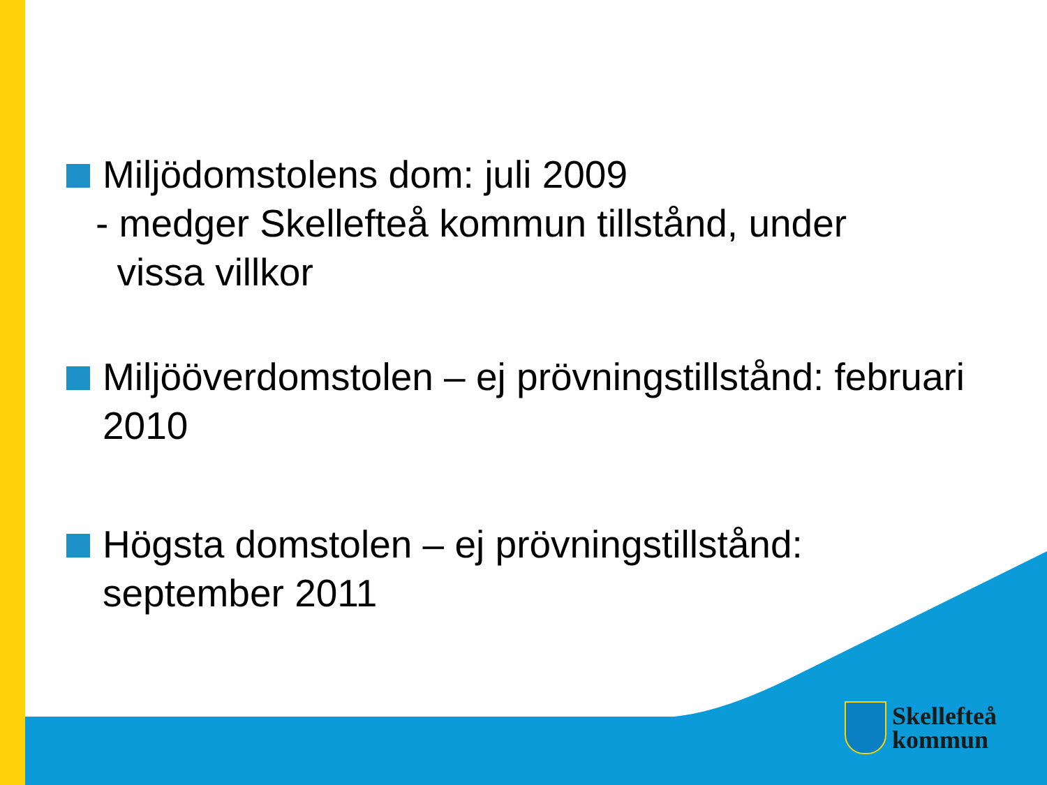Miljödomstolens dom: juli 2009
- medger Skellefteå kommun tillstånd, under
vissa villkor
Miljööverdomstolen – ej prövningstillstånd: februari 2010
Högsta domstolen – ej prövningstillstånd: september 2011
Skellefteå
kommun